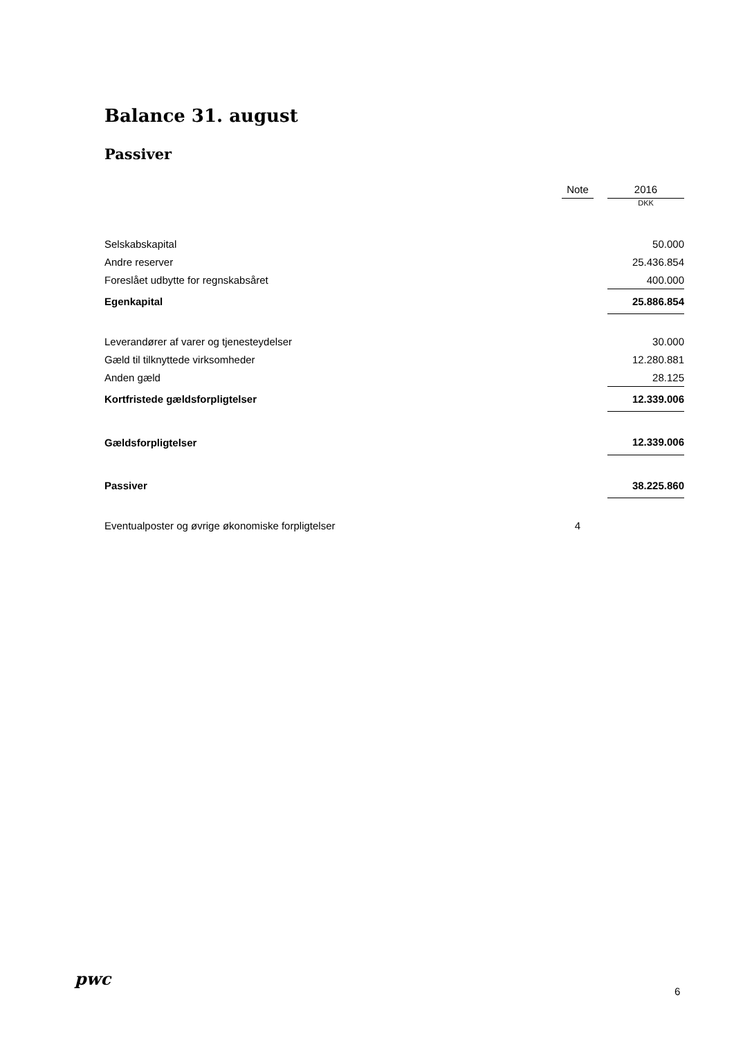Balance 31. august
Passiver
| | Note | | 2016 |
| --- | --- | --- | --- |
| | | | DKK |
| Selskabskapital | | | 50.000 |
| Andre reserver | | | 25.436.854 |
| Foreslået udbytte for regnskabsåret | | | 400.000 |
| Egenkapital | | | 25.886.854 |
| Leverandører af varer og tjenesteydelser | | | 30.000 |
| Gæld til tilknyttede virksomheder | | | 12.280.881 |
| Anden gæld | | | 28.125 |
| Kortfristede gældsforpligtelser | | | 12.339.006 |
| Gældsforpligtelser | | | 12.339.006 |
| Passiver | | | 38.225.860 |
| Eventualposter og øvrige økonomiske forpligtelser | 4 | | |
pwc
6